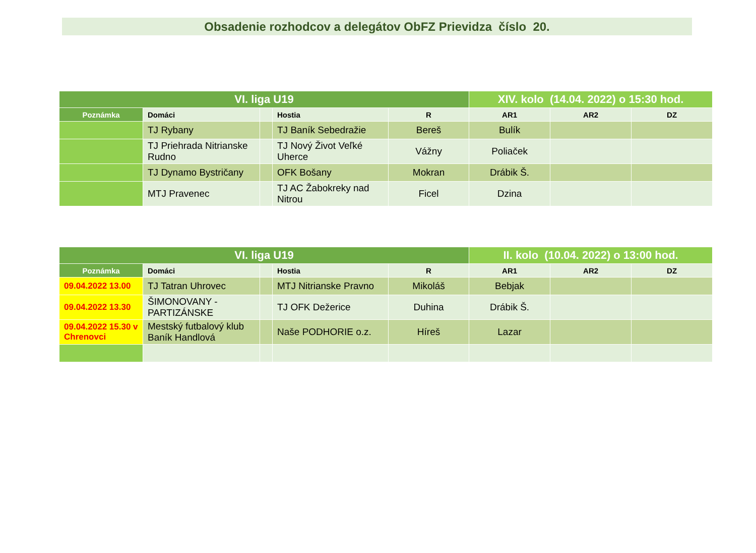Obsadenie rozhodcov a delegátov ObFZ Prievidza číslo 20.
| VI. liga U19 | | | | | XIV. kolo (14.04. 2022) o 15:30 hod. | | |
| --- | --- | --- | --- | --- | --- | --- | --- |
| Poznámka | Domáci | | Hostia | R | AR1 | AR2 | DZ |
| | TJ Rybany | | TJ Baník Sebedražie | Bereš | Bulík | | |
| | TJ Priehrada Nitrianske Rudno | | TJ Nový Život Veľké Uherce | Vážny | Poliaček | | |
| | TJ Dynamo Bystričany | | OFK Bošany | Mokran | Drábik Š. | | |
| | MTJ Pravenec | | TJ AC Žabokreky nad Nitrou | Ficel | Dzina | | |
| VI. liga U19 | | | | | II. kolo (10.04. 2022) o 13:00 hod. | | |
| --- | --- | --- | --- | --- | --- | --- | --- |
| Poznámka | Domáci | | Hostia | R | AR1 | AR2 | DZ |
| 09.04.2022 13.00 | TJ Tatran Uhrovec | | MTJ Nitrianske Pravno | Mikoláš | Bebjak | | |
| 09.04.2022 13.30 | ŠIMONOVANY - PARTIZÁNSKE | | TJ OFK Dežerice | Duhina | Drábik Š. | | |
| 09.04.2022 15.30 v Chrenovci | Mestský futbalový klub Baník Handlová | | Naše PODHORIE o.z. | Híreš | Lazar | | |